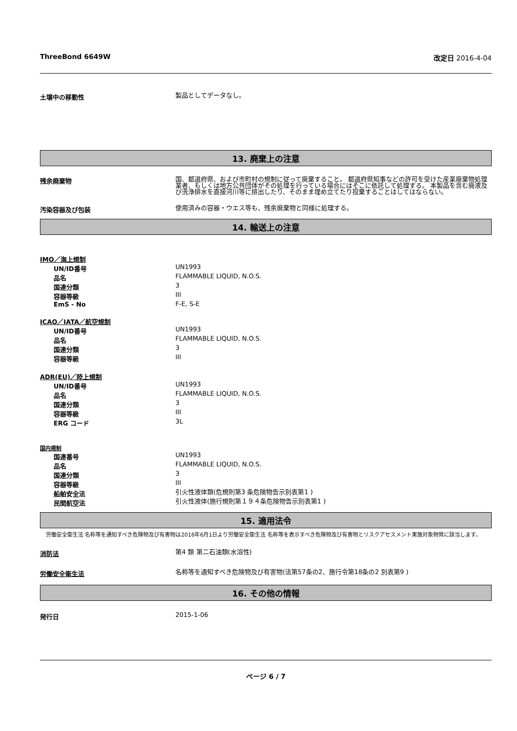ThreeBond 6649W 改定日 2016-4-04
土壌中の移動性
製品としてデータなし。
13. 廃棄上の注意
残余廃棄物
国、都道府県、および市町村の規制に従って廃棄すること。 都道府県知事などの許可を受けた産業廃棄物処理業者、もしくは地方公共団体がその処理を行っている場合にはそこに依託して処理する。 本製品を含む廃液及び洗浄排水を直接河川等に排出したり、そのまま埋め立てたり投棄することはしてはならない。
汚染容器及び包装
使用済みの容器・ウエス等も、残余廃棄物と同様に処理する。
14. 輸送上の注意
IMO／海上規制
UN/ID番号
UN1993
品名
FLAMMABLE LIQUID, N.O.S.
国連分類
3
容器等級
III
EmS - No
F-E, S-E
ICAO／IATA／航空規制
UN/ID番号
UN1993
品名
FLAMMABLE LIQUID, N.O.S.
国連分類
3
容器等級
III
ADR(EU)／陸上規制
UN/ID番号
UN1993
品名
FLAMMABLE LIQUID, N.O.S.
国連分類
3
容器等級
III
ERG コード
3L
国内規制
国連番号
UN1993
品名
FLAMMABLE LIQUID, N.O.S.
国連分類
3
容器等級
III
船舶安全法
引火性液体類(危規則第3 条危険物告示別表第1 )
民間航空法
引火性液体(施行規則第１９４条危険物告示別表第1 )
15. 適用法令
労働安全衛生法 名称等を通知すべき危険物及び有害物は2016年6月1日より労働安全衛生法 名称等を表示すべき危険物及び有害物とリスクアセスメント実施対象物質に該当します。
消防法
第4 類 第二石油類(水溶性)
労働安全衛生法
名称等を通知すべき危険物及び有害物(法第57条の2、施行令第18条の2 別表第9 )
16. その他の情報
発行日
2015-1-06
ページ 6 / 7